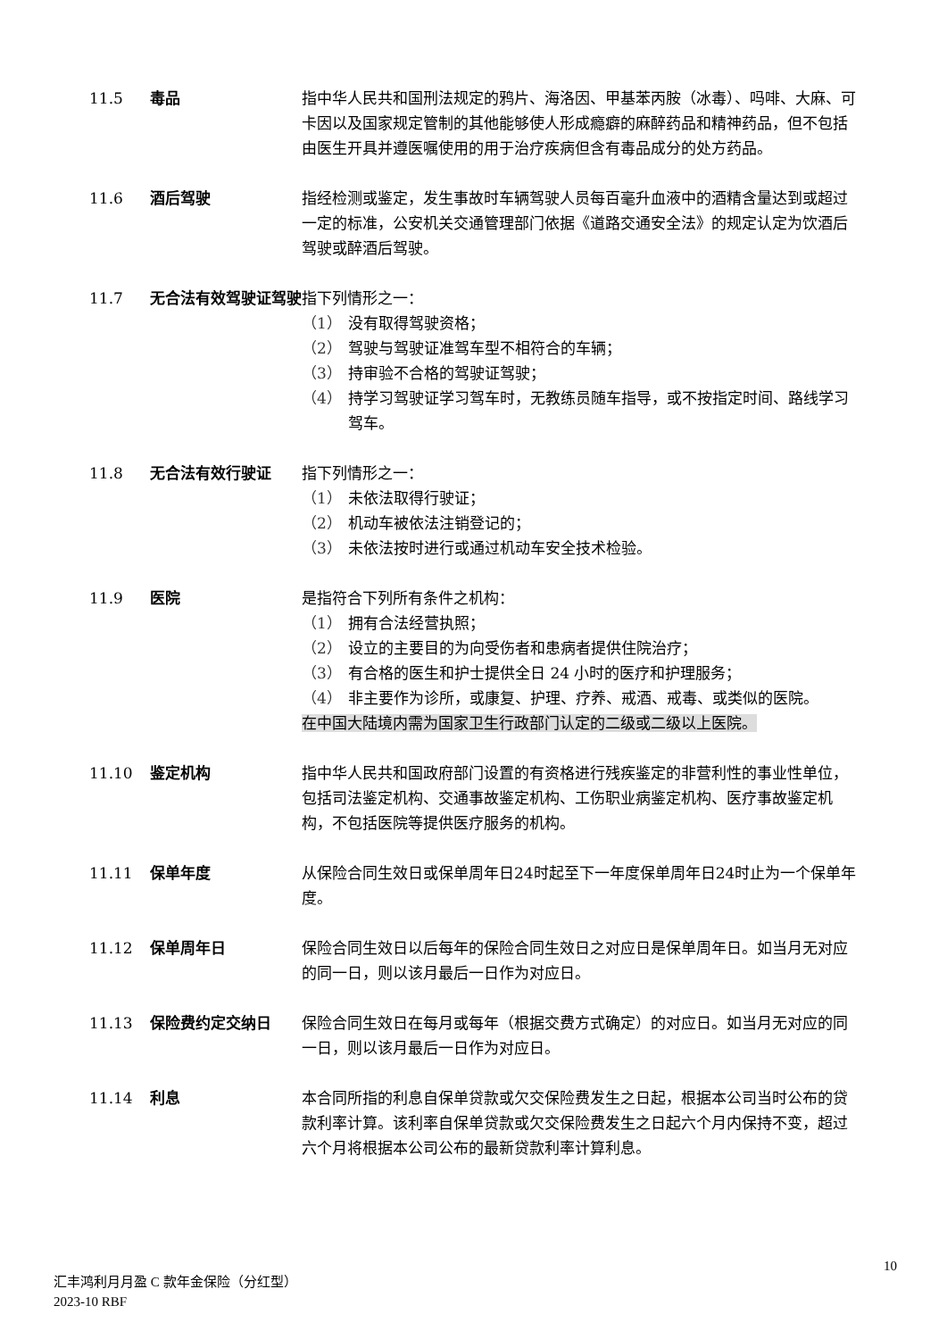11.5 毒品 指中华人民共和国刑法规定的鸦片、海洛因、甲基苯丙胺（冰毒）、吗啡、大麻、可卡因以及国家规定管制的其他能够使人形成瘾癖的麻醉药品和精神药品，但不包括由医生开具并遵医嘱使用的用于治疗疾病但含有毒品成分的处方药品。
11.6 酒后驾驶 指经检测或鉴定，发生事故时车辆驾驶人员每百毫升血液中的酒精含量达到或超过一定的标准，公安机关交通管理部门依据《道路交通安全法》的规定认定为饮酒后驾驶或醉酒后驾驶。
11.7 无合法有效驾驶证驾驶 指下列情形之一：
（1） 没有取得驾驶资格；
（2） 驾驶与驾驶证准驾车型不相符合的车辆；
（3） 持审验不合格的驾驶证驾驶；
（4） 持学习驾驶证学习驾车时，无教练员随车指导，或不按指定时间、路线学习驾车。
11.8 无合法有效行驶证 指下列情形之一：
（1） 未依法取得行驶证；
（2） 机动车被依法注销登记的；
（3） 未依法按时进行或通过机动车安全技术检验。
11.9 医院 是指符合下列所有条件之机构：
（1） 拥有合法经营执照；
（2） 设立的主要目的为向受伤者和患病者提供住院治疗；
（3） 有合格的医生和护士提供全日 24 小时的医疗和护理服务；
（4） 非主要作为诊所，或康复、护理、疗养、戒酒、戒毒、或类似的医院。
在中国大陆境内需为国家卫生行政部门认定的二级或二级以上医院。
11.10 鉴定机构 指中华人民共和国政府部门设置的有资格进行残疾鉴定的非营利性的事业性单位，包括司法鉴定机构、交通事故鉴定机构、工伤职业病鉴定机构、医疗事故鉴定机构，不包括医院等提供医疗服务的机构。
11.11 保单年度 从保险合同生效日或保单周年日24时起至下一年度保单周年日24时止为一个保单年度。
11.12 保单周年日 保险合同生效日以后每年的保险合同生效日之对应日是保单周年日。如当月无对应的同一日，则以该月最后一日作为对应日。
11.13 保险费约定交纳日 保险合同生效日在每月或每年（根据交费方式确定）的对应日。如当月无对应的同一日，则以该月最后一日作为对应日。
11.14 利息 本合同所指的利息自保单贷款或欠交保险费发生之日起，根据本公司当时公布的贷款利率计算。该利率自保单贷款或欠交保险费发生之日起六个月内保持不变，超过六个月将根据本公司公布的最新贷款利率计算利息。
10
汇丰鸿利月月盈 C 款年金保险（分红型）
2023-10 RBF